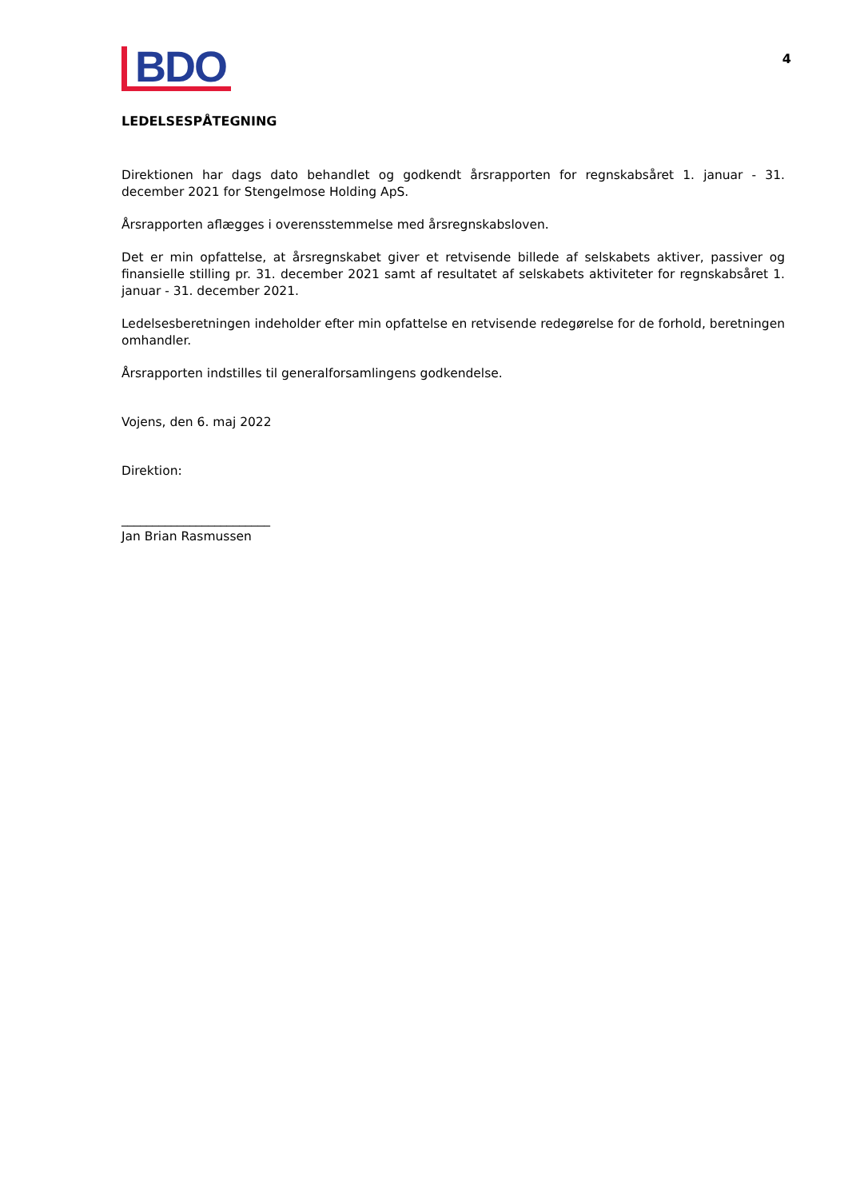BDO
4
LEDELSESPÅTEGNING
Direktionen har dags dato behandlet og godkendt årsrapporten for regnskabsåret 1. januar - 31. december 2021 for Stengelmose Holding ApS.
Årsrapporten aflægges i overensstemmelse med årsregnskabsloven.
Det er min opfattelse, at årsregnskabet giver et retvisende billede af selskabets aktiver, passiver og finansielle stilling pr. 31. december 2021 samt af resultatet af selskabets aktiviteter for regnskabsåret 1. januar - 31. december 2021.
Ledelsesberetningen indeholder efter min opfattelse en retvisende redegørelse for de forhold, beretningen omhandler.
Årsrapporten indstilles til generalforsamlingens godkendelse.
Vojens, den 6. maj 2022
Direktion:
________________________
Jan Brian Rasmussen